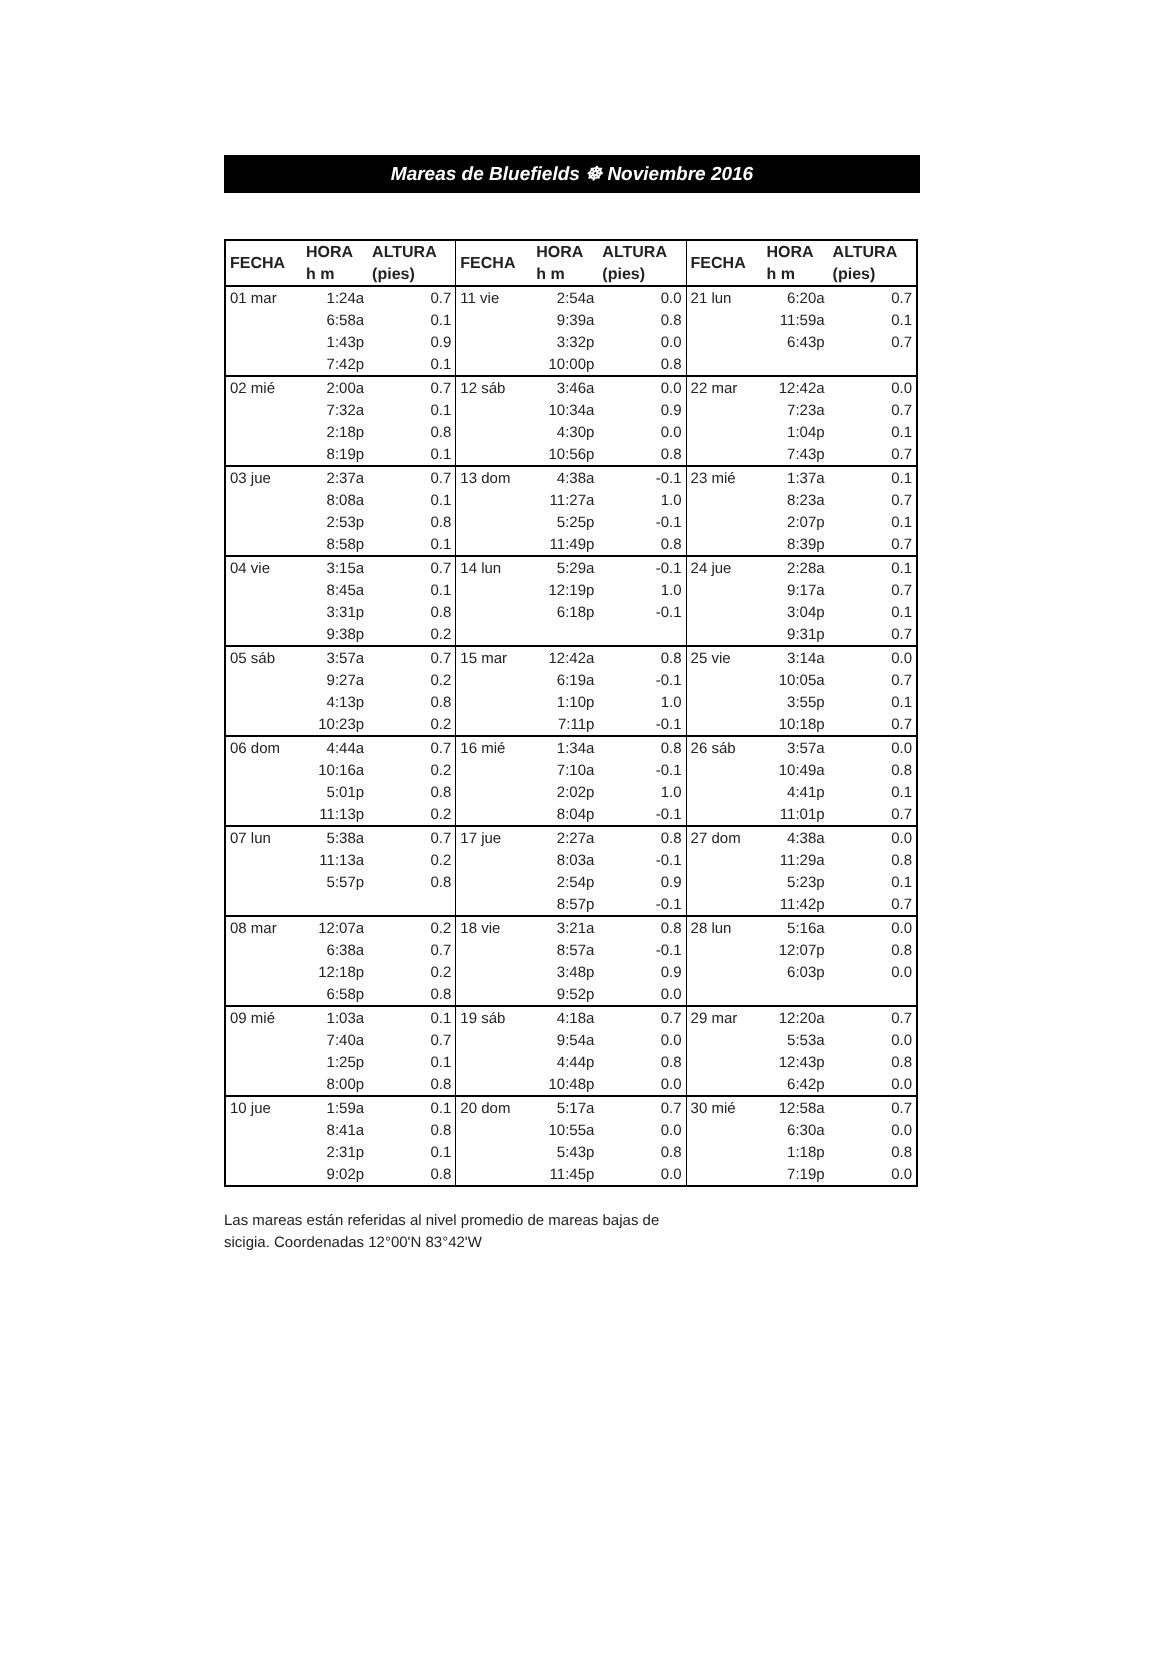Mareas de Bluefields ☸ Noviembre 2016
| FECHA | HORA h m | ALTURA (pies) | FECHA | HORA h m | ALTURA (pies) | FECHA | HORA h m | ALTURA (pies) |
| --- | --- | --- | --- | --- | --- | --- | --- | --- |
| 01 mar | 1:24a | 0.7 | 11 vie | 2:54a | 0.0 | 21 lun | 6:20a | 0.7 |
| | 6:58a | 0.1 | | 9:39a | 0.8 | | 11:59a | 0.1 |
| | 1:43p | 0.9 | | 3:32p | 0.0 | | 6:43p | 0.7 |
| | 7:42p | 0.1 | | 10:00p | 0.8 | | | |
| 02 mié | 2:00a | 0.7 | 12 sáb | 3:46a | 0.0 | 22 mar | 12:42a | 0.0 |
| | 7:32a | 0.1 | | 10:34a | 0.9 | | 7:23a | 0.7 |
| | 2:18p | 0.8 | | 4:30p | 0.0 | | 1:04p | 0.1 |
| | 8:19p | 0.1 | | 10:56p | 0.8 | | 7:43p | 0.7 |
| 03 jue | 2:37a | 0.7 | 13 dom | 4:38a | -0.1 | 23 mié | 1:37a | 0.1 |
| | 8:08a | 0.1 | | 11:27a | 1.0 | | 8:23a | 0.7 |
| | 2:53p | 0.8 | | 5:25p | -0.1 | | 2:07p | 0.1 |
| | 8:58p | 0.1 | | 11:49p | 0.8 | | 8:39p | 0.7 |
| 04 vie | 3:15a | 0.7 | 14 lun | 5:29a | -0.1 | 24 jue | 2:28a | 0.1 |
| | 8:45a | 0.1 | | 12:19p | 1.0 | | 9:17a | 0.7 |
| | 3:31p | 0.8 | | 6:18p | -0.1 | | 3:04p | 0.1 |
| | 9:38p | 0.2 | | | | | 9:31p | 0.7 |
| 05 sáb | 3:57a | 0.7 | 15 mar | 12:42a | 0.8 | 25 vie | 3:14a | 0.0 |
| | 9:27a | 0.2 | | 6:19a | -0.1 | | 10:05a | 0.7 |
| | 4:13p | 0.8 | | 1:10p | 1.0 | | 3:55p | 0.1 |
| | 10:23p | 0.2 | | 7:11p | -0.1 | | 10:18p | 0.7 |
| 06 dom | 4:44a | 0.7 | 16 mié | 1:34a | 0.8 | 26 sáb | 3:57a | 0.0 |
| | 10:16a | 0.2 | | 7:10a | -0.1 | | 10:49a | 0.8 |
| | 5:01p | 0.8 | | 2:02p | 1.0 | | 4:41p | 0.1 |
| | 11:13p | 0.2 | | 8:04p | -0.1 | | 11:01p | 0.7 |
| 07 lun | 5:38a | 0.7 | 17 jue | 2:27a | 0.8 | 27 dom | 4:38a | 0.0 |
| | 11:13a | 0.2 | | 8:03a | -0.1 | | 11:29a | 0.8 |
| | 5:57p | 0.8 | | 2:54p | 0.9 | | 5:23p | 0.1 |
| | | | | 8:57p | -0.1 | | 11:42p | 0.7 |
| 08 mar | 12:07a | 0.2 | 18 vie | 3:21a | 0.8 | 28 lun | 5:16a | 0.0 |
| | 6:38a | 0.7 | | 8:57a | -0.1 | | 12:07p | 0.8 |
| | 12:18p | 0.2 | | 3:48p | 0.9 | | 6:03p | 0.0 |
| | 6:58p | 0.8 | | 9:52p | 0.0 | | | |
| 09 mié | 1:03a | 0.1 | 19 sáb | 4:18a | 0.7 | 29 mar | 12:20a | 0.7 |
| | 7:40a | 0.7 | | 9:54a | 0.0 | | 5:53a | 0.0 |
| | 1:25p | 0.1 | | 4:44p | 0.8 | | 12:43p | 0.8 |
| | 8:00p | 0.8 | | 10:48p | 0.0 | | 6:42p | 0.0 |
| 10 jue | 1:59a | 0.1 | 20 dom | 5:17a | 0.7 | 30 mié | 12:58a | 0.7 |
| | 8:41a | 0.8 | | 10:55a | 0.0 | | 6:30a | 0.0 |
| | 2:31p | 0.1 | | 5:43p | 0.8 | | 1:18p | 0.8 |
| | 9:02p | 0.8 | | 11:45p | 0.0 | | 7:19p | 0.0 |
Las mareas están referidas al nivel promedio de mareas bajas de sicigia. Coordenadas 12°00'N 83°42'W